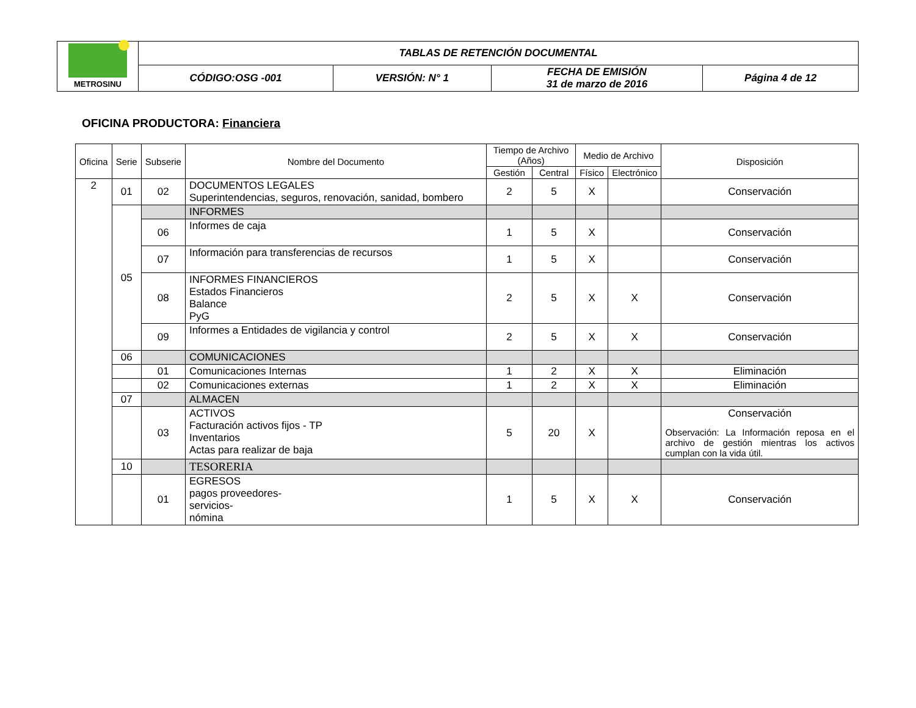| METROSINU | TABLAS DE RETENCIÓN DOCUMENTAL | | | |
| | CÓDIGO:OSG -001 | VERSIÓN: N° 1 | FECHA DE EMISIÓN 31 de marzo de 2016 | Página 4 de 12 |
OFICINA PRODUCTORA: Financiera
| Oficina | Serie | Subserie | Nombre del Documento | Tiempo de Archivo (Años) | | Medio de Archivo | | Disposición |
| --- | --- | --- | --- | --- | --- | --- | --- | --- |
| | | | | Gestión | Central | Físico | Electrónico | |
| 2 | 01 | 02 | DOCUMENTOS LEGALES Superintendencias, seguros, renovación, sanidad, bombero | 2 | 5 | X | | Conservación |
| | 05 | | INFORMES | | | | | |
| | | 06 | Informes de caja | 1 | 5 | X | | Conservación |
| | | 07 | Información para transferencias de recursos | 1 | 5 | X | | Conservación |
| | | 08 | INFORMES FINANCIEROS Estados Financieros Balance PyG | 2 | 5 | X | X | Conservación |
| | | 09 | Informes a Entidades de vigilancia y control | 2 | 5 | X | X | Conservación |
| | 06 | | COMUNICACIONES | | | | | |
| | | 01 | Comunicaciones Internas | 1 | 2 | X | X | Eliminación |
| | | 02 | Comunicaciones externas | 1 | 2 | X | X | Eliminación |
| | 07 | | ALMACEN | | | | | |
| | | 03 | ACTIVOS Facturación activos fijos - TP Inventarios Actas para realizar de baja | 5 | 20 | X | | Conservación Observación: La Información reposa en el archivo de gestión mientras los activos cumplan con la vida útil. |
| | 10 | | TESORERIA | | | | | |
| | | 01 | EGRESOS pagos proveedores- servicios- nómina | 1 | 5 | X | X | Conservación |